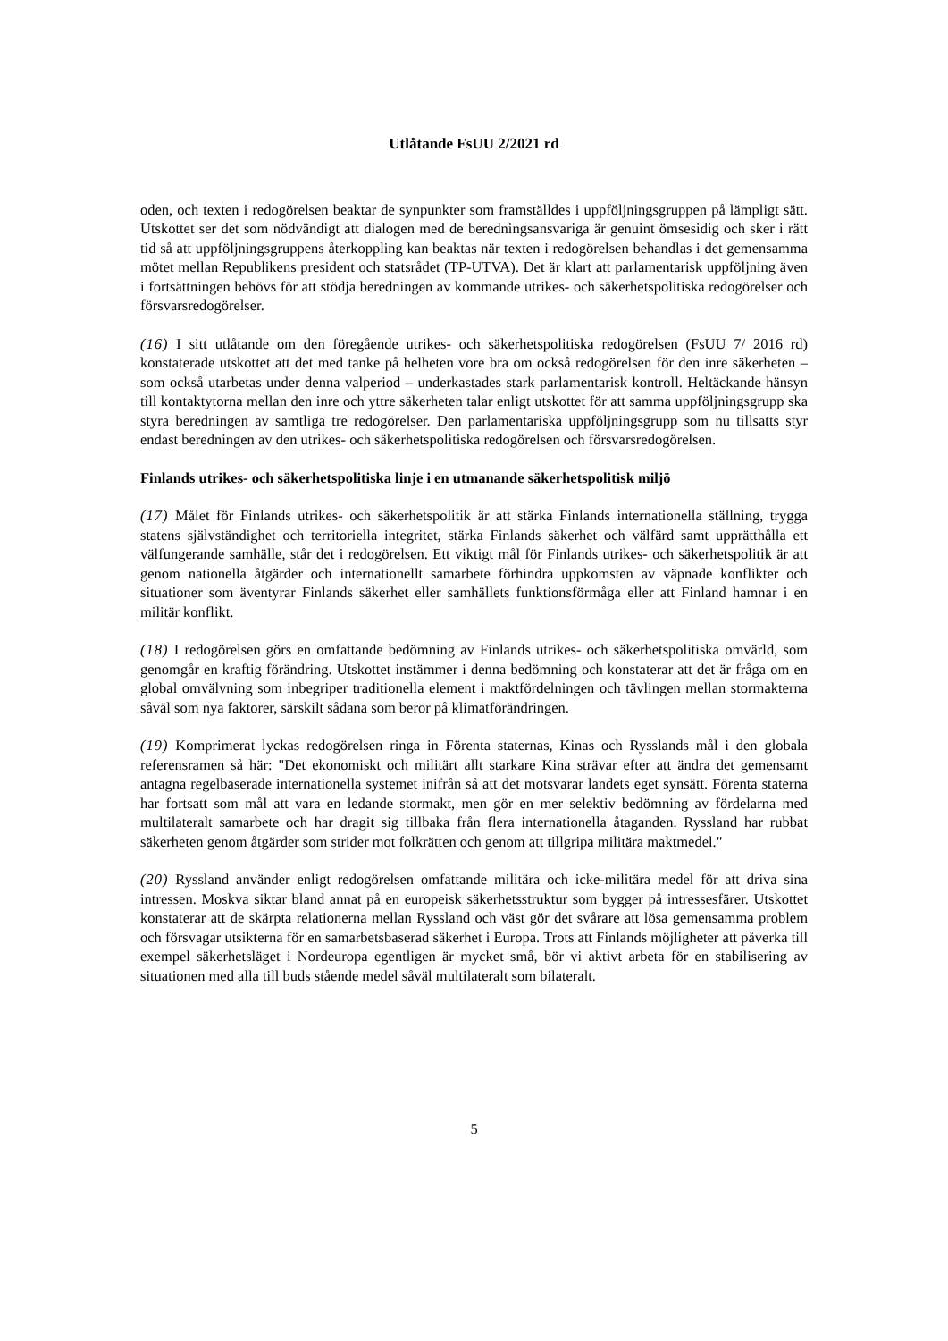Utlåtande FsUU 2/2021 rd
oden, och texten i redogörelsen beaktar de synpunkter som framställdes i uppföljningsgruppen på lämpligt sätt. Utskottet ser det som nödvändigt att dialogen med de beredningsansvariga är genuint ömsesidig och sker i rätt tid så att uppföljningsgruppens återkoppling kan beaktas när texten i redogörelsen behandlas i det gemensamma mötet mellan Republikens president och statsrådet (TP-UTVA). Det är klart att parlamentarisk uppföljning även i fortsättningen behövs för att stödja beredningen av kommande utrikes- och säkerhetspolitiska redogörelser och försvarsredogörelser.
(16) I sitt utlåtande om den föregående utrikes- och säkerhetspolitiska redogörelsen (FsUU 7/ 2016 rd) konstaterade utskottet att det med tanke på helheten vore bra om också redogörelsen för den inre säkerheten – som också utarbetas under denna valperiod – underkastades stark parlamentarisk kontroll. Heltäckande hänsyn till kontaktytorna mellan den inre och yttre säkerheten talar enligt utskottet för att samma uppföljningsgrupp ska styra beredningen av samtliga tre redogörelser. Den parlamentariska uppföljningsgrupp som nu tillsatts styr endast beredningen av den utrikes- och säkerhetspolitiska redogörelsen och försvarsredogörelsen.
Finlands utrikes- och säkerhetspolitiska linje i en utmanande säkerhetspolitisk miljö
(17) Målet för Finlands utrikes- och säkerhetspolitik är att stärka Finlands internationella ställning, trygga statens självständighet och territoriella integritet, stärka Finlands säkerhet och välfärd samt upprätthålla ett välfungerande samhälle, står det i redogörelsen. Ett viktigt mål för Finlands utrikes- och säkerhetspolitik är att genom nationella åtgärder och internationellt samarbete förhindra uppkomsten av väpnade konflikter och situationer som äventyrar Finlands säkerhet eller samhällets funktionsförmåga eller att Finland hamnar i en militär konflikt.
(18) I redogörelsen görs en omfattande bedömning av Finlands utrikes- och säkerhetspolitiska omvärld, som genomgår en kraftig förändring. Utskottet instämmer i denna bedömning och konstaterar att det är fråga om en global omvälvning som inbegriper traditionella element i maktfördelningen och tävlingen mellan stormakterna såväl som nya faktorer, särskilt sådana som beror på klimatförändringen.
(19) Komprimerat lyckas redogörelsen ringa in Förenta staternas, Kinas och Rysslands mål i den globala referensramen så här: "Det ekonomiskt och militärt allt starkare Kina strävar efter att ändra det gemensamt antagna regelbaserade internationella systemet inifrån så att det motsvarar landets eget synsätt. Förenta staterna har fortsatt som mål att vara en ledande stormakt, men gör en mer selektiv bedömning av fördelarna med multilateralt samarbete och har dragit sig tillbaka från flera internationella åtaganden. Ryssland har rubbat säkerheten genom åtgärder som strider mot folkrätten och genom att tillgripa militära maktmedel."
(20) Ryssland använder enligt redogörelsen omfattande militära och icke-militära medel för att driva sina intressen. Moskva siktar bland annat på en europeisk säkerhetsstruktur som bygger på intressesfärer. Utskottet konstaterar att de skärpta relationerna mellan Ryssland och väst gör det svårare att lösa gemensamma problem och försvagar utsikterna för en samarbetsbaserad säkerhet i Europa. Trots att Finlands möjligheter att påverka till exempel säkerhetsläget i Nordeuropa egentligen är mycket små, bör vi aktivt arbeta för en stabilisering av situationen med alla till buds stående medel såväl multilateralt som bilateralt.
5